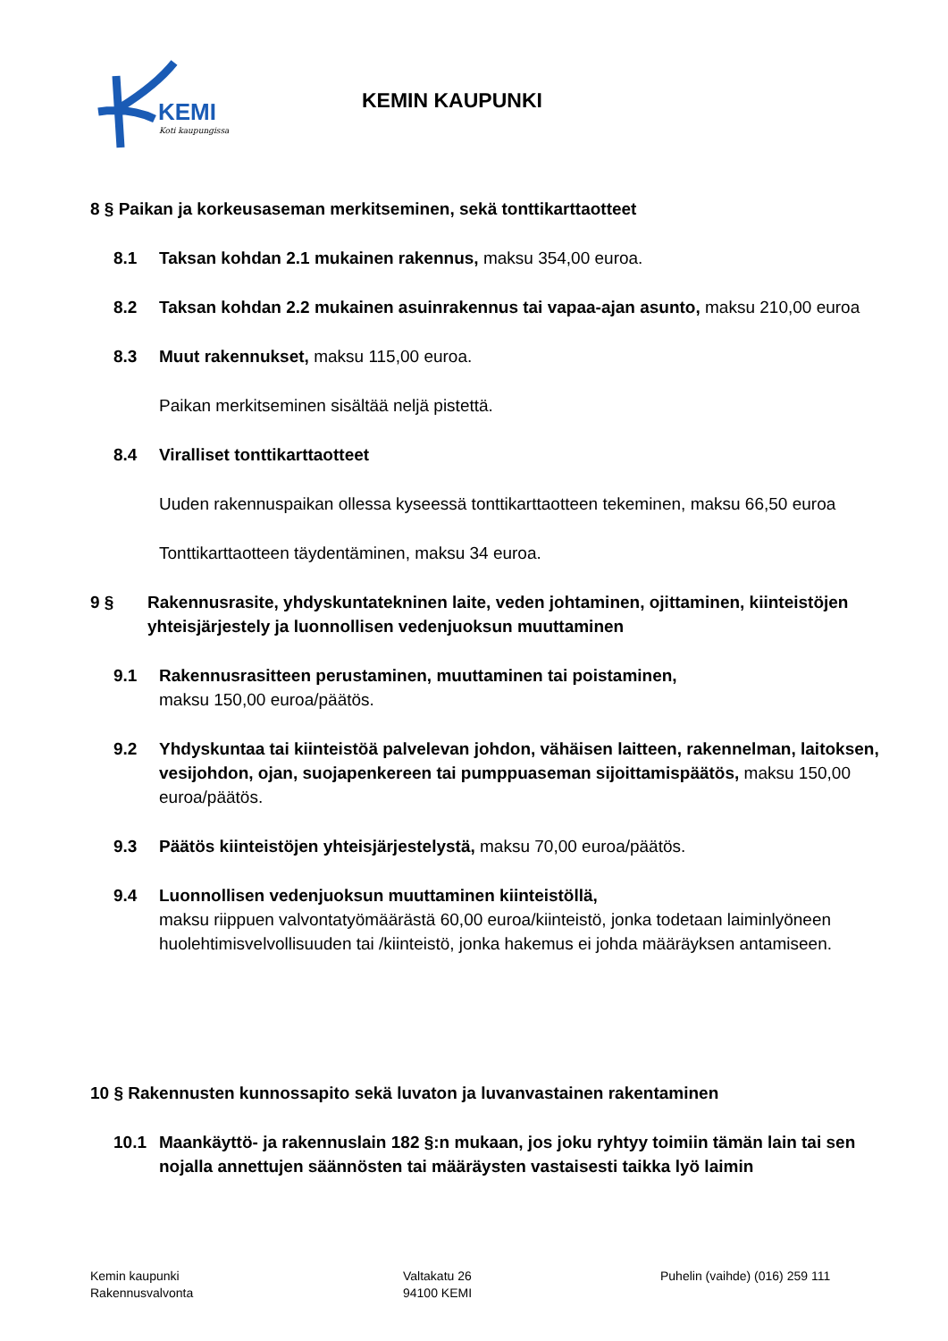KEMI
Koti kaupungissa
KEMIN KAUPUNKI
8 § Paikan ja korkeusaseman merkitseminen, sekä tonttikarttaotteet
8.1 Taksan kohdan 2.1 mukainen rakennus, maksu 354,00 euroa.
8.2 Taksan kohdan 2.2 mukainen asuinrakennus tai vapaa-ajan asunto, maksu 210,00 euroa
8.3 Muut rakennukset, maksu 115,00 euroa.
Paikan merkitseminen sisältää neljä pistettä.
8.4 Viralliset tonttikarttaotteet
Uuden rakennuspaikan ollessa kyseessä tonttikarttaotteen tekeminen, maksu 66,50 euroa
Tonttikarttaotteen täydentäminen, maksu 34 euroa.
9 § Rakennusrasite, yhdyskuntatekninen laite, veden johtaminen, ojittaminen, kiinteistöjen yhteisjärjestely ja luonnollisen vedenjuoksun muuttaminen
9.1 Rakennusrasitteen perustaminen, muuttaminen tai poistaminen,
maksu 150,00 euroa/päätös.
9.2 Yhdyskuntaa tai kiinteistöä palvelevan johdon, vähäisen laitteen, rakennelman, laitoksen, vesijohdon, ojan, suojapenkereen tai pumppuaseman sijoittamispäätös, maksu 150,00 euroa/päätös.
9.3 Päätös kiinteistöjen yhteisjärjestelystä, maksu 70,00 euroa/päätös.
9.4 Luonnollisen vedenjuoksun muuttaminen kiinteistöllä,
maksu riippuen valvontatyömäärästä 60,00 euroa/kiinteistö, jonka todetaan laiminlyöneen huolehtimisvelvollisuuden tai /kiinteistö, jonka hakemus ei johda määräyksen antamiseen.
10 § Rakennusten kunnossapito sekä luvaton ja luvanvastainen rakentaminen
10.1 Maankäyttö- ja rakennuslain 182 §:n mukaan, jos joku ryhtyy toimiin tämän lain tai sen nojalla annettujen säännösten tai määräysten vastaisesti taikka lyö laimin
Kemin kaupunki
Rakennusvalvonta
Valtakatu 26
94100 KEMI
Puhelin (vaihde) (016) 259 111